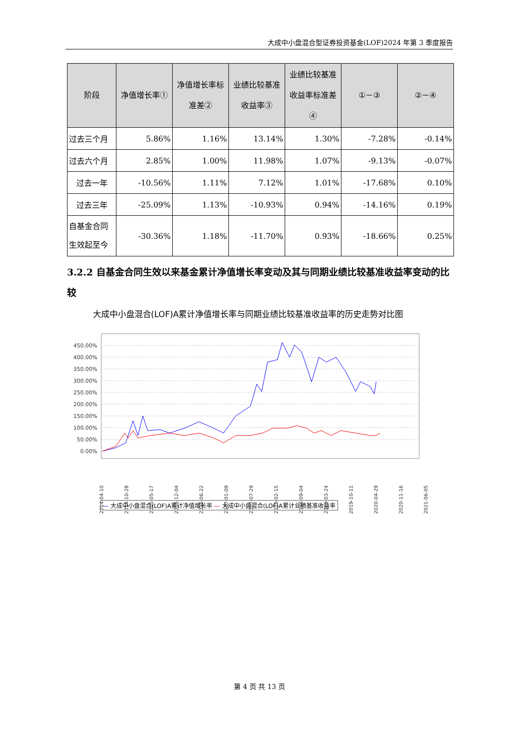大成中小盘混合型证券投资基金(LOF)2024 年第 3 季度报告
| 阶段 | 净值增长率① | 净值增长率标准差② | 业绩比较基准收益率③ | 业绩比较基准收益率标准差④ | ①－③ | ②－④ |
| --- | --- | --- | --- | --- | --- | --- |
| 过去三个月 | 5.86% | 1.16% | 13.14% | 1.30% | -7.28% | -0.14% |
| 过去六个月 | 2.85% | 1.00% | 11.98% | 1.07% | -9.13% | -0.07% |
| 过去一年 | -10.56% | 1.11% | 7.12% | 1.01% | -17.68% | 0.10% |
| 过去三年 | -25.09% | 1.13% | -10.93% | 0.94% | -14.16% | 0.19% |
| 自基金合同生效起至今 | -30.36% | 1.18% | -11.70% | 0.93% | -18.66% | 0.25% |
3.2.2 自基金合同生效以来基金累计净值增长率变动及其与同期业绩比较基准收益率变动的比较
大成中小盘混合(LOF)A累计净值增长率与同期业绩比较基准收益率的历史走势对比图
450.00%
400.00%
350.00%
300.00%
250.00%
200.00%
150.00%
100.00%
50.00%
0.00%
2014-04-10
2014-10-28
2015-05-17
2015-12-04
2016-06-22
2017-01-09
2017-07-29
2018-02-15
2018-09-04
2019-03-24
2019-10-11
2020-04-29
2020-11-16
2021-06-05
— 大成中小盘混合(LOF)A累计净值增长率 — 大成中小盘混合(LOF)A累计业绩基准收益率
第 4 页 共 13 页